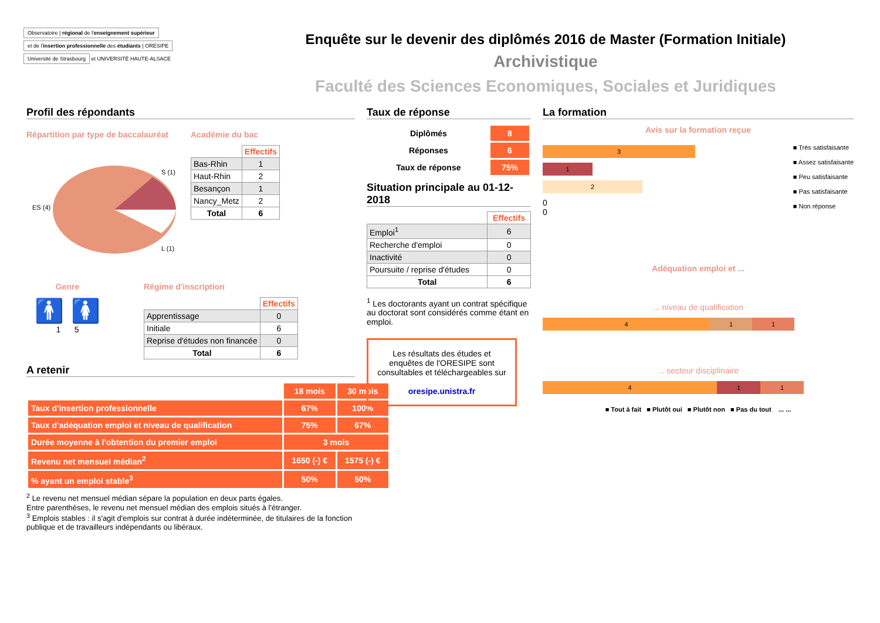Observatoire | régional de l'enseignement supérieur
et de l'insertion professionnelle des étudiants | ORESIPE
Université de Strasbourg
et UNIVERSITÉ HAUTE-ALSACE
Enquête sur le devenir des diplômés 2016 de Master (Formation Initiale)
Archivistique
Faculté des Sciences Economiques, Sociales et Juridiques
Profil des répondants
Répartition par type de baccalauréat
ES (4)
S (1)
L (1)
Académie du bac
| | Effectifs |
| Bas-Rhin | 1 |
| Haut-Rhin | 2 |
| Besançon | 1 |
| Nancy_Metz | 2 |
| Total | 6 |
Genre
🚹 🚺
1 5
Régime d'inscription
| | Effectifs |
| Apprentissage | 0 |
| Initiale | 6 |
| Reprise d'études non financée | 0 |
| Total | 6 |
A retenir
| | 18 mois | 30 mois |
| Taux d'insertion professionnelle | 67% | 100% |
| Taux d'adéquation emploi et niveau de qualification | 75% | 67% |
| Durée moyenne à l'obtention du premier emploi | 3 mois | |
| Revenu net mensuel médian<sup>2</sup> | 1650 (-) € | 1575 (-) € |
| % ayant un emploi stable<sup>3</sup> | 50% | 50% |
<sup>2</sup> Le revenu net mensuel médian sépare la population en deux parts égales.
Entre parenthèses, le revenu net mensuel médian des emplois situés à l'étranger.
<sup>3</sup> Emplois stables : il s'agit d'emplois sur contrat à durée indéterminée, de titulaires de la fonction publique et de travailleurs indépendants ou libéraux.
Taux de réponse
| Diplômés | 8 |
| Réponses | 6 |
| Taux de réponse | 75% |
Situation principale au 01-12-2018
| | Effectifs |
| Emploi<sup>1</sup> | 6 |
| Recherche d'emploi | 0 |
| Inactivité | 0 |
| Poursuite / reprise d'études | 0 |
| Total | 6 |
<sup>1</sup> Les doctorants ayant un contrat spécifique au doctorat sont considérés comme étant en emploi.
Les résultats des études et enquêtes de l'ORESIPE sont consultables et téléchargeables sur
oresipe.unistra.fr
La formation
Avis sur la formation reçue
3
1
2
0
0
■ Très satisfaisante
■ Assez satisfaisante
■ Peu satisfaisante
■ Pas satisfaisante
■ Non réponse
Adéquation emploi et ...
... niveau de qualification
4 1 1
... secteur disciplinaire
4 1 1
■ Tout à fait ■ Plutôt oui ■ Plutôt non ■ Pas du tout ... ...